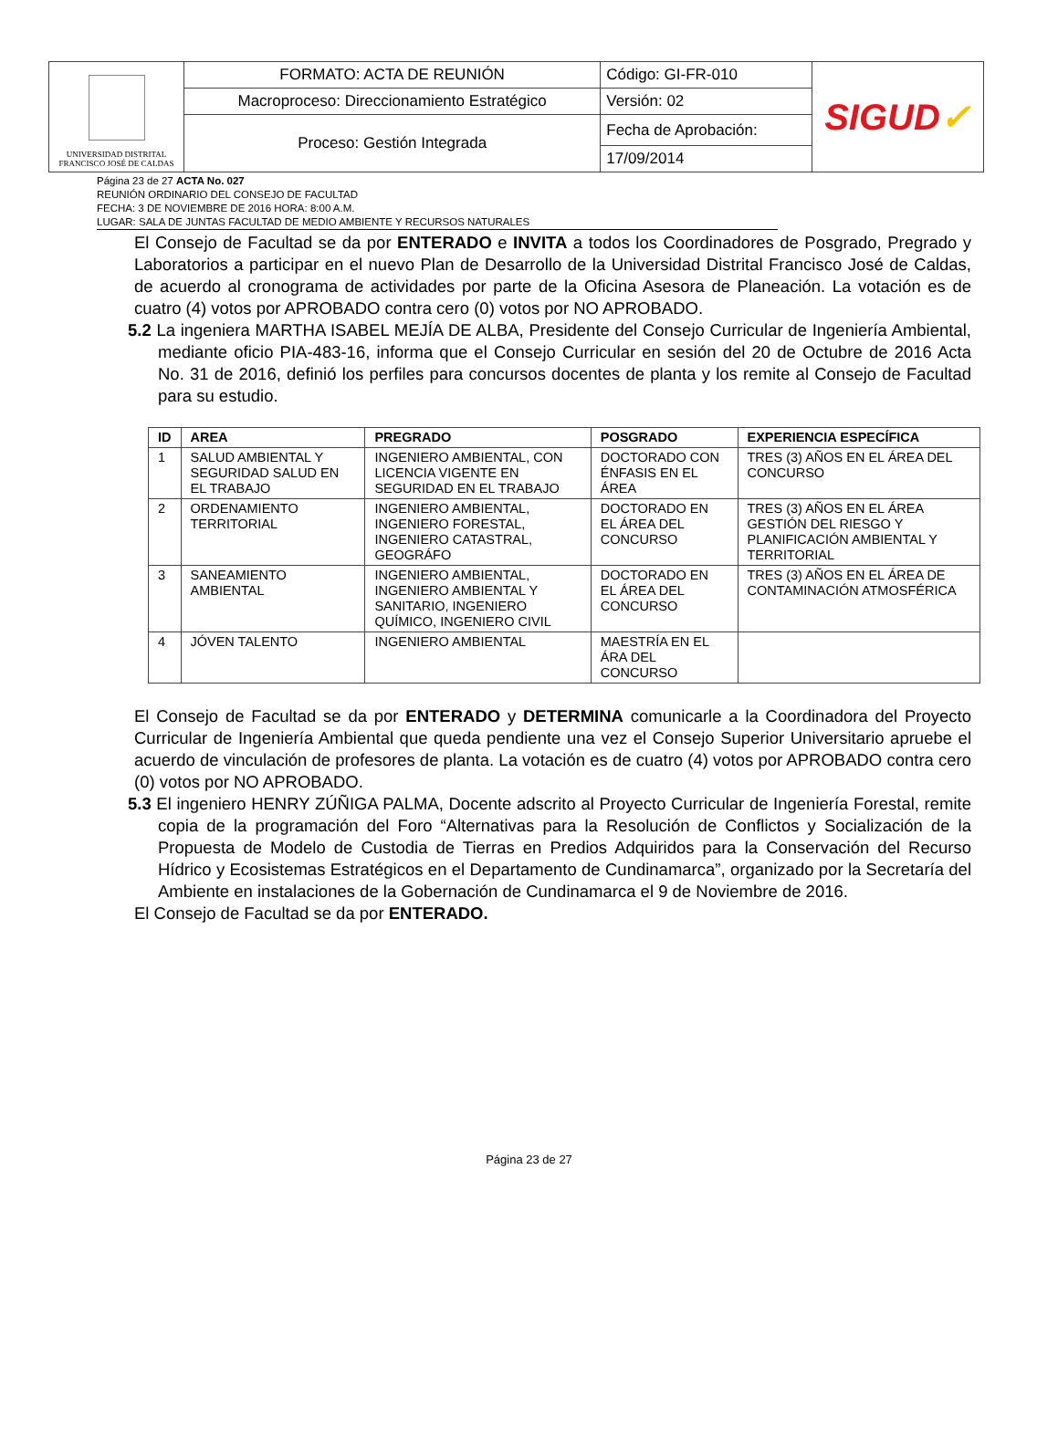| UNIVERSIDAD DISTRITAL FRANCISCO JOSÉ DE CALDAS | FORMATO: ACTA DE REUNIÓN | Código: GI-FR-010 | SIGUD ✓ |
| | Macroproceso: Direccionamiento Estratégico | Versión: 02 | |
| | Proceso: Gestión Integrada | Fecha de Aprobación: | |
| | | 17/09/2014 | |
Página 23 de 27 ACTA No. 027
REUNIÓN ORDINARIO DEL CONSEJO DE FACULTAD
FECHA: 3 DE NOVIEMBRE DE 2016 HORA: 8:00 A.M.
LUGAR: SALA DE JUNTAS FACULTAD DE MEDIO AMBIENTE Y RECURSOS NATURALES
El Consejo de Facultad se da por ENTERADO e INVITA a todos los Coordinadores de Posgrado, Pregrado y Laboratorios a participar en el nuevo Plan de Desarrollo de la Universidad Distrital Francisco José de Caldas, de acuerdo al cronograma de actividades por parte de la Oficina Asesora de Planeación. La votación es de cuatro (4) votos por APROBADO contra cero (0) votos por NO APROBADO.
5.2 La ingeniera MARTHA ISABEL MEJÍA DE ALBA, Presidente del Consejo Curricular de Ingeniería Ambiental, mediante oficio PIA-483-16, informa que el Consejo Curricular en sesión del 20 de Octubre de 2016 Acta No. 31 de 2016, definió los perfiles para concursos docentes de planta y los remite al Consejo de Facultad para su estudio.
| ID | AREA | PREGRADO | POSGRADO | EXPERIENCIA ESPECÍFICA |
| --- | --- | --- | --- | --- |
| 1 | SALUD AMBIENTAL Y SEGURIDAD SALUD EN EL TRABAJO | INGENIERO AMBIENTAL, CON LICENCIA VIGENTE EN SEGURIDAD EN EL TRABAJO | DOCTORADO CON ÉNFASIS EN EL ÁREA | TRES (3) AÑOS EN EL ÁREA DEL CONCURSO |
| 2 | ORDENAMIENTO TERRITORIAL | INGENIERO AMBIENTAL, INGENIERO FORESTAL, INGENIERO CATASTRAL, GEOGRÁFO | DOCTORADO EN EL ÁREA DEL CONCURSO | TRES (3) AÑOS EN EL ÁREA GESTIÓN DEL RIESGO Y PLANIFICACIÓN AMBIENTAL Y TERRITORIAL |
| 3 | SANEAMIENTO AMBIENTAL | INGENIERO AMBIENTAL, INGENIERO AMBIENTAL Y SANITARIO, INGENIERO QUÍMICO, INGENIERO CIVIL | DOCTORADO EN EL ÁREA DEL CONCURSO | TRES (3) AÑOS EN EL ÁREA DE CONTAMINACIÓN ATMOSFÉRICA |
| 4 | JÓVEN TALENTO | INGENIERO AMBIENTAL | MAESTRÍA EN EL ÁRA DEL CONCURSO | |
El Consejo de Facultad se da por ENTERADO y DETERMINA comunicarle a la Coordinadora del Proyecto Curricular de Ingeniería Ambiental que queda pendiente una vez el Consejo Superior Universitario apruebe el acuerdo de vinculación de profesores de planta. La votación es de cuatro (4) votos por APROBADO contra cero (0) votos por NO APROBADO.
5.3 El ingeniero HENRY ZÚÑIGA PALMA, Docente adscrito al Proyecto Curricular de Ingeniería Forestal, remite copia de la programación del Foro “Alternativas para la Resolución de Conflictos y Socialización de la Propuesta de Modelo de Custodia de Tierras en Predios Adquiridos para la Conservación del Recurso Hídrico y Ecosistemas Estratégicos en el Departamento de Cundinamarca”, organizado por la Secretaría del Ambiente en instalaciones de la Gobernación de Cundinamarca el 9 de Noviembre de 2016.
El Consejo de Facultad se da por ENTERADO.
Página 23 de 27